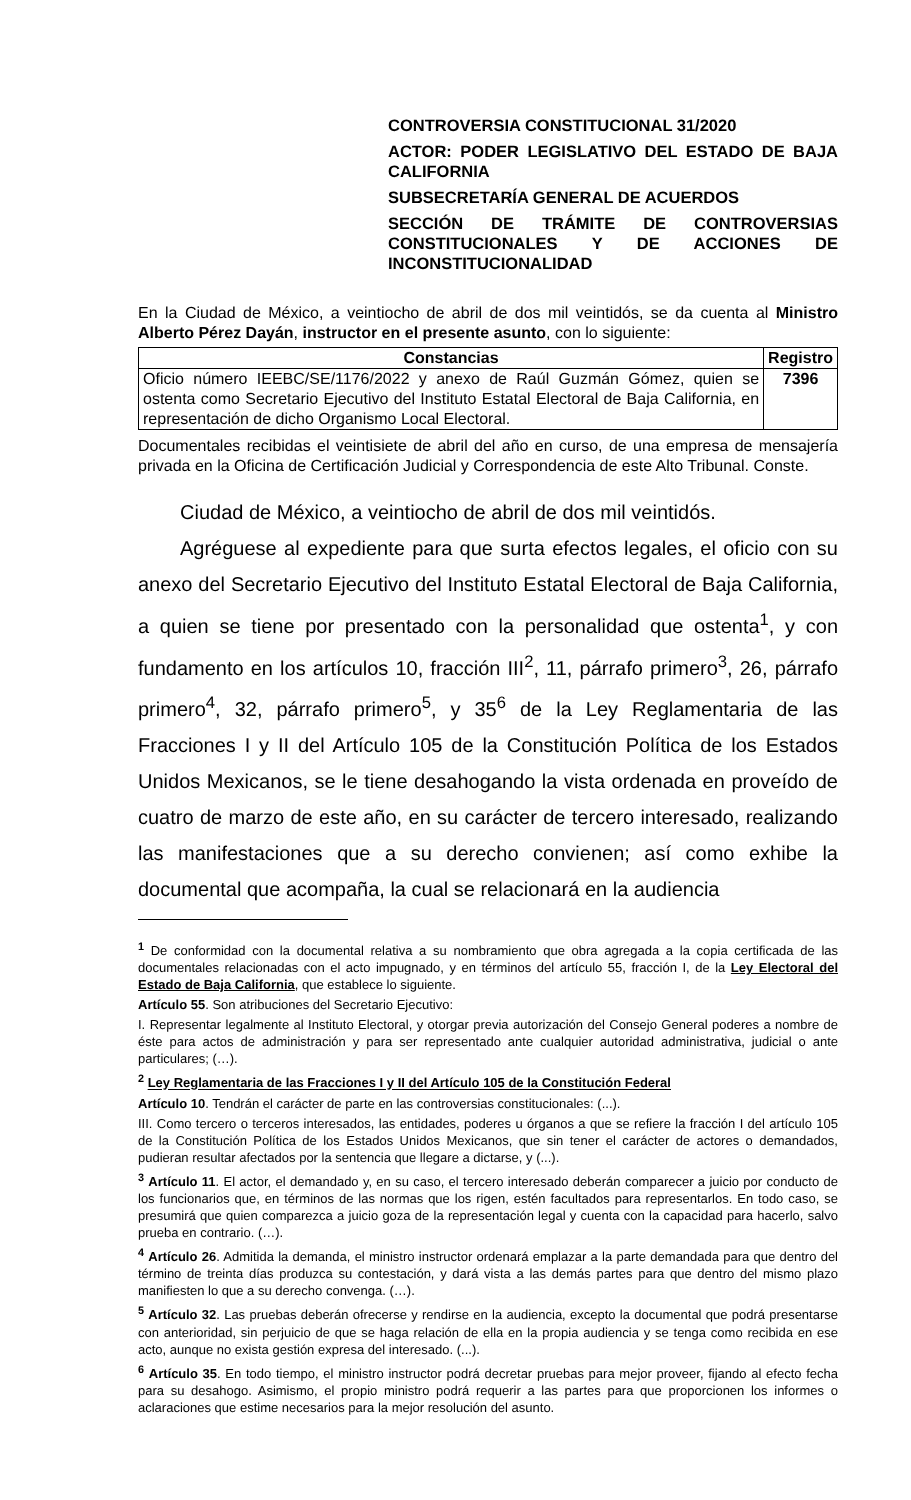CONTROVERSIA CONSTITUCIONAL 31/2020
ACTOR: PODER LEGISLATIVO DEL ESTADO DE BAJA CALIFORNIA
SUBSECRETARÍA GENERAL DE ACUERDOS
SECCIÓN DE TRÁMITE DE CONTROVERSIAS CONSTITUCIONALES Y DE ACCIONES DE INCONSTITUCIONALIDAD
En la Ciudad de México, a veintiocho de abril de dos mil veintidós, se da cuenta al Ministro Alberto Pérez Dayán, instructor en el presente asunto, con lo siguiente:
| Constancias | Registro |
| --- | --- |
| Oficio número IEEBC/SE/1176/2022 y anexo de Raúl Guzmán Gómez, quien se ostenta como Secretario Ejecutivo del Instituto Estatal Electoral de Baja California, en representación de dicho Organismo Local Electoral. | 7396 |
Documentales recibidas el veintisiete de abril del año en curso, de una empresa de mensajería privada en la Oficina de Certificación Judicial y Correspondencia de este Alto Tribunal. Conste.
Ciudad de México, a veintiocho de abril de dos mil veintidós.
Agréguese al expediente para que surta efectos legales, el oficio con su anexo del Secretario Ejecutivo del Instituto Estatal Electoral de Baja California, a quien se tiene por presentado con la personalidad que ostenta<sup>1</sup>, y con fundamento en los artículos 10, fracción III<sup>2</sup>, 11, párrafo primero<sup>3</sup>, 26, párrafo primero<sup>4</sup>, 32, párrafo primero<sup>5</sup>, y 35<sup>6</sup> de la Ley Reglamentaria de las Fracciones I y II del Artículo 105 de la Constitución Política de los Estados Unidos Mexicanos, se le tiene desahogando la vista ordenada en proveído de cuatro de marzo de este año, en su carácter de tercero interesado, realizando las manifestaciones que a su derecho convienen; así como exhibe la documental que acompaña, la cual se relacionará en la audiencia
<sup>1</sup> De conformidad con la documental relativa a su nombramiento que obra agregada a la copia certificada de las documentales relacionadas con el acto impugnado, y en términos del artículo 55, fracción I, de la Ley Electoral del Estado de Baja California, que establece lo siguiente.
Artículo 55. Son atribuciones del Secretario Ejecutivo:
I. Representar legalmente al Instituto Electoral, y otorgar previa autorización del Consejo General poderes a nombre de éste para actos de administración y para ser representado ante cualquier autoridad administrativa, judicial o ante particulares; (…).
<sup>2</sup> Ley Reglamentaria de las Fracciones I y II del Artículo 105 de la Constitución Federal
Artículo 10. Tendrán el carácter de parte en las controversias constitucionales: (...).
III. Como tercero o terceros interesados, las entidades, poderes u órganos a que se refiere la fracción I del artículo 105 de la Constitución Política de los Estados Unidos Mexicanos, que sin tener el carácter de actores o demandados, pudieran resultar afectados por la sentencia que llegare a dictarse, y (...).
<sup>3</sup> Artículo 11. El actor, el demandado y, en su caso, el tercero interesado deberán comparecer a juicio por conducto de los funcionarios que, en términos de las normas que los rigen, estén facultados para representarlos. En todo caso, se presumirá que quien comparezca a juicio goza de la representación legal y cuenta con la capacidad para hacerlo, salvo prueba en contrario. (…).
<sup>4</sup> Artículo 26. Admitida la demanda, el ministro instructor ordenará emplazar a la parte demandada para que dentro del término de treinta días produzca su contestación, y dará vista a las demás partes para que dentro del mismo plazo manifiesten lo que a su derecho convenga. (…).
<sup>5</sup> Artículo 32. Las pruebas deberán ofrecerse y rendirse en la audiencia, excepto la documental que podrá presentarse con anterioridad, sin perjuicio de que se haga relación de ella en la propia audiencia y se tenga como recibida en ese acto, aunque no exista gestión expresa del interesado. (...).
<sup>6</sup> Artículo 35. En todo tiempo, el ministro instructor podrá decretar pruebas para mejor proveer, fijando al efecto fecha para su desahogo. Asimismo, el propio ministro podrá requerir a las partes para que proporcionen los informes o aclaraciones que estime necesarios para la mejor resolución del asunto.